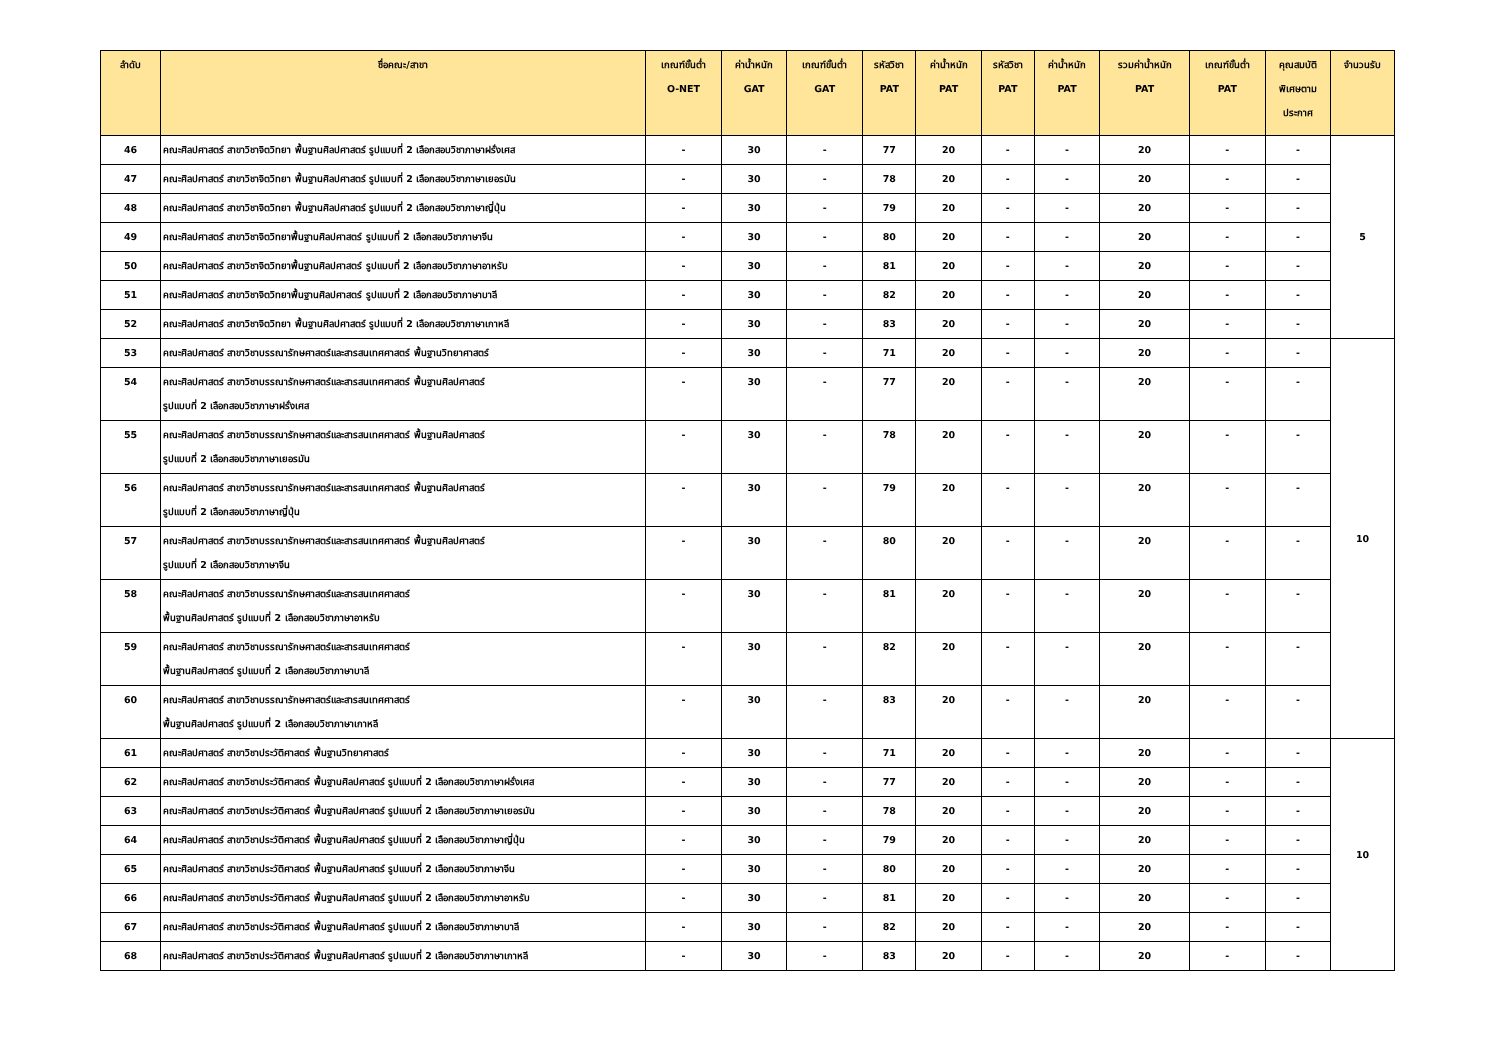| ลำดับ | ชื่อคณะ/สาขา | เกณฑ์ขั้นต่ำ O-NET | ค่าน้ำหนัก GAT | เกณฑ์ขั้นต่ำ GAT | รหัสวิชา PAT | ค่าน้ำหนัก PAT | รหัสวิชา PAT | ค่าน้ำหนัก PAT | รวมค่าน้ำหนัก PAT | เกณฑ์ขั้นต่ำ PAT | คุณสมบัติ พิเศษตาม ประกาศ | จำนวนรับ |
| --- | --- | --- | --- | --- | --- | --- | --- | --- | --- | --- | --- | --- |
| 46 | คณะศิลปศาสตร์ สาขาวิชาจิตวิทยา พื้นฐานศิลปศาสตร์ รูปแบบที่ 2 เลือกสอบวิชาภาษาฝรั่งเศส | - | 30 | - | 77 | 20 | - | - | 20 | - | - | 5 |
| 47 | คณะศิลปศาสตร์ สาขาวิชาจิตวิทยา พื้นฐานศิลปศาสตร์ รูปแบบที่ 2 เลือกสอบวิชาภาษาเยอรมัน | - | 30 | - | 78 | 20 | - | - | 20 | - | - | |
| 48 | คณะศิลปศาสตร์ สาขาวิชาจิตวิทยา พื้นฐานศิลปศาสตร์ รูปแบบที่ 2 เลือกสอบวิชาภาษาญี่ปุ่น | - | 30 | - | 79 | 20 | - | - | 20 | - | - | |
| 49 | คณะศิลปศาสตร์ สาขาวิชาจิตวิทยาพื้นฐานศิลปศาสตร์ รูปแบบที่ 2 เลือกสอบวิชาภาษาจีน | - | 30 | - | 80 | 20 | - | - | 20 | - | - | |
| 50 | คณะศิลปศาสตร์ สาขาวิชาจิตวิทยาพื้นฐานศิลปศาสตร์ รูปแบบที่ 2 เลือกสอบวิชาภาษาอาหรับ | - | 30 | - | 81 | 20 | - | - | 20 | - | - | |
| 51 | คณะศิลปศาสตร์ สาขาวิชาจิตวิทยาพื้นฐานศิลปศาสตร์ รูปแบบที่ 2 เลือกสอบวิชาภาษาบาลี | - | 30 | - | 82 | 20 | - | - | 20 | - | - | |
| 52 | คณะศิลปศาสตร์ สาขาวิชาจิตวิทยา พื้นฐานศิลปศาสตร์ รูปแบบที่ 2 เลือกสอบวิชาภาษาเกาหลี | - | 30 | - | 83 | 20 | - | - | 20 | - | - | |
| 53 | คณะศิลปศาสตร์ สาขาวิชาบรรณารักษศาสตร์และสารสนเทศศาสตร์ พื้นฐานวิทยาศาสตร์ | - | 30 | - | 71 | 20 | - | - | 20 | - | - | 10 |
| 54 | คณะศิลปศาสตร์ สาขาวิชาบรรณารักษศาสตร์และสารสนเทศศาสตร์ พื้นฐานศิลปศาสตร์ รูปแบบที่ 2 เลือกสอบวิชาภาษาฝรั่งเศส | - | 30 | - | 77 | 20 | - | - | 20 | - | - | |
| 55 | คณะศิลปศาสตร์ สาขาวิชาบรรณารักษศาสตร์และสารสนเทศศาสตร์ พื้นฐานศิลปศาสตร์ รูปแบบที่ 2 เลือกสอบวิชาภาษาเยอรมัน | - | 30 | - | 78 | 20 | - | - | 20 | - | - | |
| 56 | คณะศิลปศาสตร์ สาขาวิชาบรรณารักษศาสตร์และสารสนเทศศาสตร์ พื้นฐานศิลปศาสตร์ รูปแบบที่ 2 เลือกสอบวิชาภาษาญี่ปุ่น | - | 30 | - | 79 | 20 | - | - | 20 | - | - | |
| 57 | คณะศิลปศาสตร์ สาขาวิชาบรรณารักษศาสตร์และสารสนเทศศาสตร์ พื้นฐานศิลปศาสตร์ รูปแบบที่ 2 เลือกสอบวิชาภาษาจีน | - | 30 | - | 80 | 20 | - | - | 20 | - | - | |
| 58 | คณะศิลปศาสตร์ สาขาวิชาบรรณารักษศาสตร์และสารสนเทศศาสตร์ พื้นฐานศิลปศาสตร์ รูปแบบที่ 2 เลือกสอบวิชาภาษาอาหรับ | - | 30 | - | 81 | 20 | - | - | 20 | - | - | |
| 59 | คณะศิลปศาสตร์ สาขาวิชาบรรณารักษศาสตร์และสารสนเทศศาสตร์ พื้นฐานศิลปศาสตร์ รูปแบบที่ 2 เลือกสอบวิชาภาษาบาลี | - | 30 | - | 82 | 20 | - | - | 20 | - | - | |
| 60 | คณะศิลปศาสตร์ สาขาวิชาบรรณารักษศาสตร์และสารสนเทศศาสตร์ พื้นฐานศิลปศาสตร์ รูปแบบที่ 2 เลือกสอบวิชาภาษาเกาหลี | - | 30 | - | 83 | 20 | - | - | 20 | - | - | |
| 61 | คณะศิลปศาสตร์ สาขาวิชาประวัติศาสตร์ พื้นฐานวิทยาศาสตร์ | - | 30 | - | 71 | 20 | - | - | 20 | - | - | 10 |
| 62 | คณะศิลปศาสตร์ สาขาวิชาประวัติศาสตร์ พื้นฐานศิลปศาสตร์ รูปแบบที่ 2 เลือกสอบวิชาภาษาฝรั่งเศส | - | 30 | - | 77 | 20 | - | - | 20 | - | - | |
| 63 | คณะศิลปศาสตร์ สาขาวิชาประวัติศาสตร์ พื้นฐานศิลปศาสตร์ รูปแบบที่ 2 เลือกสอบวิชาภาษาเยอรมัน | - | 30 | - | 78 | 20 | - | - | 20 | - | - | |
| 64 | คณะศิลปศาสตร์ สาขาวิชาประวัติศาสตร์ พื้นฐานศิลปศาสตร์ รูปแบบที่ 2 เลือกสอบวิชาภาษาญี่ปุ่น | - | 30 | - | 79 | 20 | - | - | 20 | - | - | |
| 65 | คณะศิลปศาสตร์ สาขาวิชาประวัติศาสตร์ พื้นฐานศิลปศาสตร์ รูปแบบที่ 2 เลือกสอบวิชาภาษาจีน | - | 30 | - | 80 | 20 | - | - | 20 | - | - | |
| 66 | คณะศิลปศาสตร์ สาขาวิชาประวัติศาสตร์ พื้นฐานศิลปศาสตร์ รูปแบบที่ 2 เลือกสอบวิชาภาษาอาหรับ | - | 30 | - | 81 | 20 | - | - | 20 | - | - | |
| 67 | คณะศิลปศาสตร์ สาขาวิชาประวัติศาสตร์ พื้นฐานศิลปศาสตร์ รูปแบบที่ 2 เลือกสอบวิชาภาษาบาลี | - | 30 | - | 82 | 20 | - | - | 20 | - | - | |
| 68 | คณะศิลปศาสตร์ สาขาวิชาประวัติศาสตร์ พื้นฐานศิลปศาสตร์ รูปแบบที่ 2 เลือกสอบวิชาภาษาเกาหลี | - | 30 | - | 83 | 20 | - | - | 20 | - | - | |